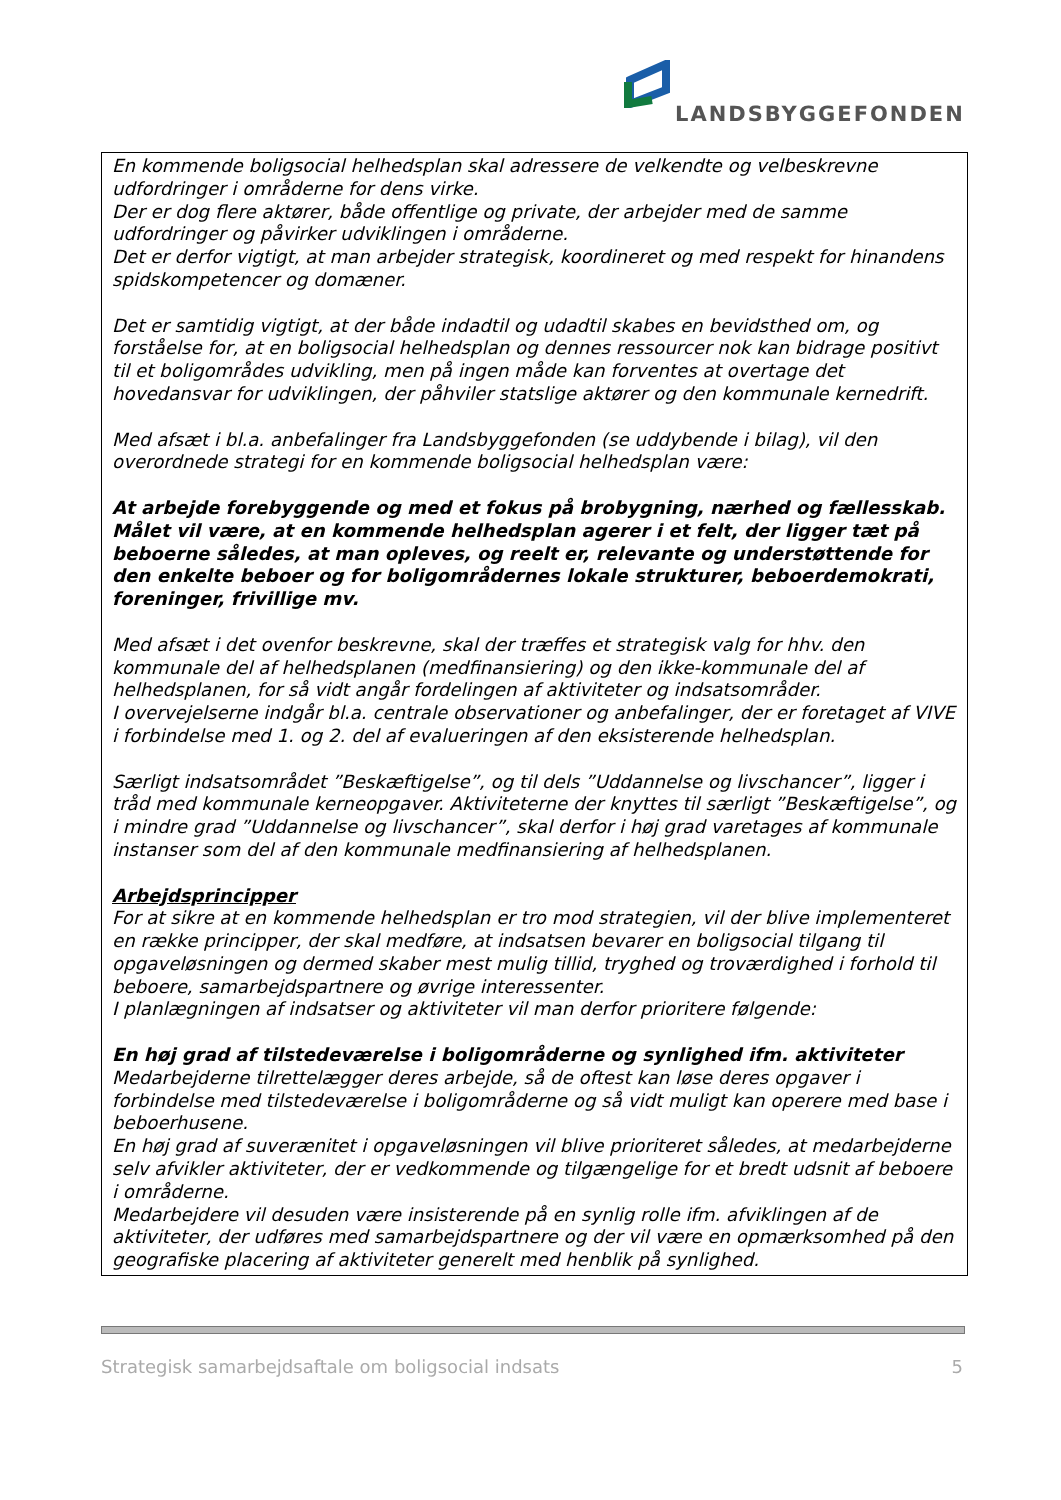LANDSBYGGEFONDEN
En kommende boligsocial helhedsplan skal adressere de velkendte og velbeskrevne udfordringer i områderne for dens virke.
Der er dog flere aktører, både offentlige og private, der arbejder med de samme udfordringer og påvirker udviklingen i områderne.
Det er derfor vigtigt, at man arbejder strategisk, koordineret og med respekt for hinandens spidskompetencer og domæner.
Det er samtidig vigtigt, at der både indadtil og udadtil skabes en bevidsthed om, og forståelse for, at en boligsocial helhedsplan og dennes ressourcer nok kan bidrage positivt til et boligområdes udvikling, men på ingen måde kan forventes at overtage det hovedansvar for udviklingen, der påhviler statslige aktører og den kommunale kernedrift.
Med afsæt i bl.a. anbefalinger fra Landsbyggefonden (se uddybende i bilag), vil den overordnede strategi for en kommende boligsocial helhedsplan være:
At arbejde forebyggende og med et fokus på brobygning, nærhed og fællesskab.
Målet vil være, at en kommende helhedsplan agerer i et felt, der ligger tæt på beboerne således, at man opleves, og reelt er, relevante og understøttende for den enkelte beboer og for boligområdernes lokale strukturer, beboerdemokrati, foreninger, frivillige mv.
Med afsæt i det ovenfor beskrevne, skal der træffes et strategisk valg for hhv. den kommunale del af helhedsplanen (medfinansiering) og den ikke-kommunale del af helhedsplanen, for så vidt angår fordelingen af aktiviteter og indsatsområder.
I overvejelserne indgår bl.a. centrale observationer og anbefalinger, der er foretaget af VIVE i forbindelse med 1. og 2. del af evalueringen af den eksisterende helhedsplan.
Særligt indsatsområdet ”Beskæftigelse”, og til dels ”Uddannelse og livschancer”, ligger i tråd med kommunale kerneopgaver. Aktiviteterne der knyttes til særligt ”Beskæftigelse”, og i mindre grad ”Uddannelse og livschancer”, skal derfor i høj grad varetages af kommunale instanser som del af den kommunale medfinansiering af helhedsplanen.
Arbejdsprincipper
For at sikre at en kommende helhedsplan er tro mod strategien, vil der blive implementeret en række principper, der skal medføre, at indsatsen bevarer en boligsocial tilgang til opgaveløsningen og dermed skaber mest mulig tillid, tryghed og troværdighed i forhold til beboere, samarbejdspartnere og øvrige interessenter.
I planlægningen af indsatser og aktiviteter vil man derfor prioritere følgende:
En høj grad af tilstedeværelse i boligområderne og synlighed ifm. aktiviteter
Medarbejderne tilrettelægger deres arbejde, så de oftest kan løse deres opgaver i forbindelse med tilstedeværelse i boligområderne og så vidt muligt kan operere med base i beboerhusene.
En høj grad af suverænitet i opgaveløsningen vil blive prioriteret således, at medarbejderne selv afvikler aktiviteter, der er vedkommende og tilgængelige for et bredt udsnit af beboere i områderne.
Medarbejdere vil desuden være insisterende på en synlig rolle ifm. afviklingen af de aktiviteter, der udføres med samarbejdspartnere og der vil være en opmærksomhed på den geografiske placering af aktiviteter generelt med henblik på synlighed.
Strategisk samarbejdsaftale om boligsocial indsats 5